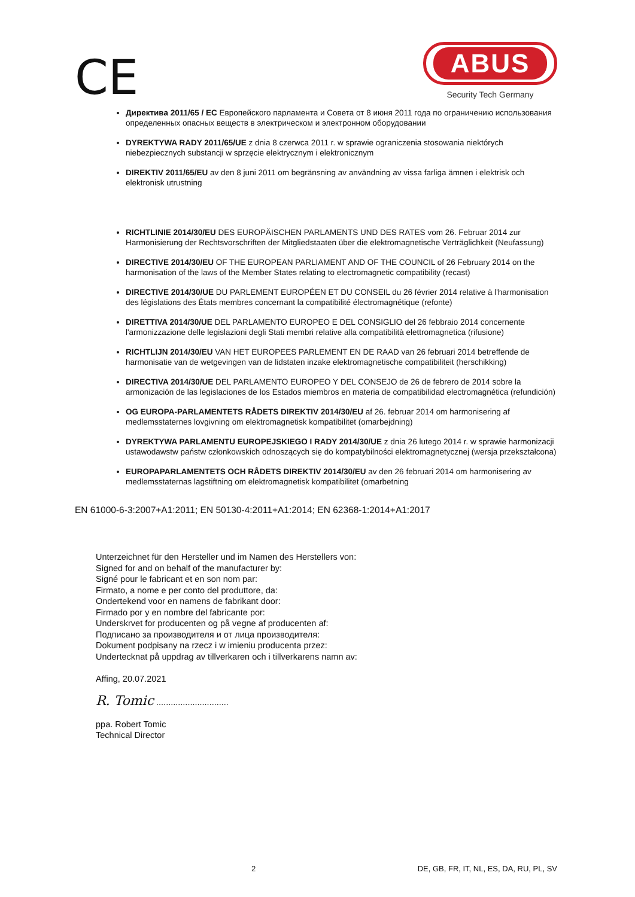CE
ABUS
Security Tech Germany
Директива 2011/65 / ЕС Европейского парламента и Совета от 8 июня 2011 года по ограничению использования определенных опасных веществ в электрическом и электронном оборудовании
DYREKTYWA RADY 2011/65/UE z dnia 8 czerwca 2011 r. w sprawie ograniczenia stosowania niektórych niebezpiecznych substancji w sprzęcie elektrycznym i elektronicznym
DIREKTIV 2011/65/EU av den 8 juni 2011 om begränsning av användning av vissa farliga ämnen i elektrisk och elektronisk utrustning
RICHTLINIE 2014/30/EU DES EUROPÄISCHEN PARLAMENTS UND DES RATES vom 26. Februar 2014 zur Harmonisierung der Rechtsvorschriften der Mitgliedstaaten über die elektromagnetische Verträglichkeit (Neufassung)
DIRECTIVE 2014/30/EU OF THE EUROPEAN PARLIAMENT AND OF THE COUNCIL of 26 February 2014 on the harmonisation of the laws of the Member States relating to electromagnetic compatibility (recast)
DIRECTIVE 2014/30/UE DU PARLEMENT EUROPÉEN ET DU CONSEIL du 26 février 2014 relative à l'harmonisation des législations des États membres concernant la compatibilité électromagnétique (refonte)
DIRETTIVA 2014/30/UE DEL PARLAMENTO EUROPEO E DEL CONSIGLIO del 26 febbraio 2014 concernente l'armonizzazione delle legislazioni degli Stati membri relative alla compatibilità elettromagnetica (rifusione)
RICHTLIJN 2014/30/EU VAN HET EUROPEES PARLEMENT EN DE RAAD van 26 februari 2014 betreffende de harmonisatie van de wetgevingen van de lidstaten inzake elektromagnetische compatibiliteit (herschikking)
DIRECTIVA 2014/30/UE DEL PARLAMENTO EUROPEO Y DEL CONSEJO de 26 de febrero de 2014 sobre la armonización de las legislaciones de los Estados miembros en materia de compatibilidad electromagnética (refundición)
OG EUROPA-PARLAMENTETS RÅDETS DIREKTIV 2014/30/EU af 26. februar 2014 om harmonisering af medlemsstaternes lovgivning om elektromagnetisk kompatibilitet (omarbejdning)
DYREKTYWA PARLAMENTU EUROPEJSKIEGO I RADY 2014/30/UE z dnia 26 lutego 2014 r. w sprawie harmonizacji ustawodawstw państw członkowskich odnoszących się do kompatybilności elektromagnetycznej (wersja przekształcona)
EUROPAPARLAMENTETS OCH RÅDETS DIREKTIV 2014/30/EU av den 26 februari 2014 om harmonisering av medlemsstaternas lagstiftning om elektromagnetisk kompatibilitet (omarbetning
EN 61000-6-3:2007+A1:2011; EN 50130-4:2011+A1:2014; EN 62368-1:2014+A1:2017
Unterzeichnet für den Hersteller und im Namen des Herstellers von:
Signed for and on behalf of the manufacturer by:
Signé pour le fabricant et en son nom par:
Firmato, a nome e per conto del produttore, da:
Ondertekend voor en namens de fabrikant door:
Firmado por y en nombre del fabricante por:
Underskrvet for producenten og på vegne af producenten af:
Подписано за производителя и от лица производителя:
Dokument podpisany na rzecz i w imieniu producenta przez:
Undertecknat på uppdrag av tillverkaren och i tillverkarens namn av:
Affing, 20.07.2021
R. Tomic ..............................
ppa. Robert Tomic
Technical Director
2 DE, GB, FR, IT, NL, ES, DA, RU, PL, SV